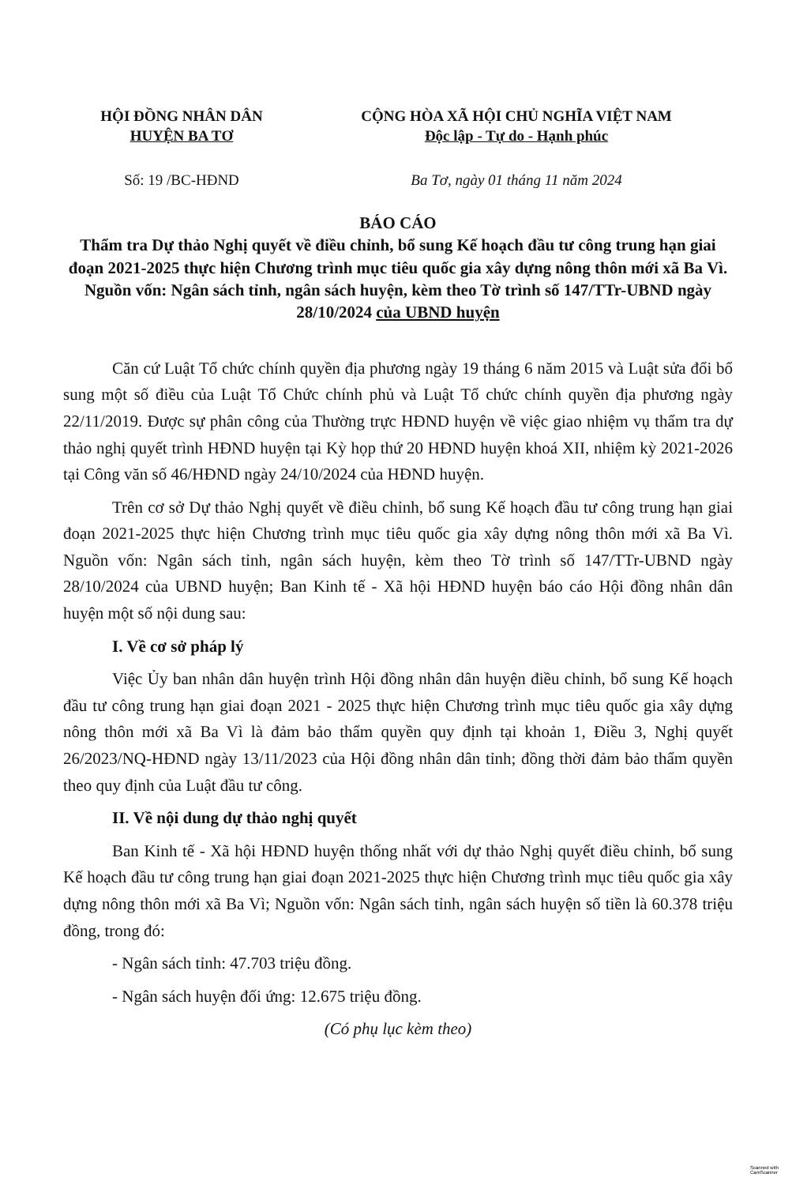HỘI ĐỒNG NHÂN DÂN
HUYỆN BA TƠ
CỘNG HÒA XÃ HỘI CHỦ NGHĨA VIỆT NAM
Độc lập - Tự do - Hạnh phúc
Số: 19 /BC-HĐND Ba Tơ, ngày 01 tháng 11 năm 2024
BÁO CÁO
Thẩm tra Dự thảo Nghị quyết về điều chỉnh, bổ sung Kế hoạch đầu tư công trung hạn giai đoạn 2021-2025 thực hiện Chương trình mục tiêu quốc gia xây dựng nông thôn mới xã Ba Vì. Nguồn vốn: Ngân sách tỉnh, ngân sách huyện, kèm theo Tờ trình số 147/TTr-UBND ngày 28/10/2024 của UBND huyện
Căn cứ Luật Tổ chức chính quyền địa phương ngày 19 tháng 6 năm 2015 và Luật sửa đổi bổ sung một số điều của Luật Tổ Chức chính phủ và Luật Tổ chức chính quyền địa phương ngày 22/11/2019. Được sự phân công của Thường trực HĐND huyện về việc giao nhiệm vụ thẩm tra dự thảo nghị quyết trình HĐND huyện tại Kỳ họp thứ 20 HĐND huyện khoá XII, nhiệm kỳ 2021-2026 tại Công văn số 46/HĐND ngày 24/10/2024 của HĐND huyện.
Trên cơ sở Dự thảo Nghị quyết về điều chỉnh, bổ sung Kế hoạch đầu tư công trung hạn giai đoạn 2021-2025 thực hiện Chương trình mục tiêu quốc gia xây dựng nông thôn mới xã Ba Vì. Nguồn vốn: Ngân sách tỉnh, ngân sách huyện, kèm theo Tờ trình số 147/TTr-UBND ngày 28/10/2024 của UBND huyện; Ban Kinh tế - Xã hội HĐND huyện báo cáo Hội đồng nhân dân huyện một số nội dung sau:
I. Về cơ sở pháp lý
Việc Ủy ban nhân dân huyện trình Hội đồng nhân dân huyện điều chỉnh, bổ sung Kế hoạch đầu tư công trung hạn giai đoạn 2021 - 2025 thực hiện Chương trình mục tiêu quốc gia xây dựng nông thôn mới xã Ba Vì là đảm bảo thẩm quyền quy định tại khoản 1, Điều 3, Nghị quyết 26/2023/NQ-HĐND ngày 13/11/2023 của Hội đồng nhân dân tỉnh; đồng thời đảm bảo thẩm quyền theo quy định của Luật đầu tư công.
II. Về nội dung dự thảo nghị quyết
Ban Kinh tế - Xã hội HĐND huyện thống nhất với dự thảo Nghị quyết điều chỉnh, bổ sung Kế hoạch đầu tư công trung hạn giai đoạn 2021-2025 thực hiện Chương trình mục tiêu quốc gia xây dựng nông thôn mới xã Ba Vì; Nguồn vốn: Ngân sách tỉnh, ngân sách huyện số tiền là 60.378 triệu đồng, trong đó:
- Ngân sách tỉnh: 47.703 triệu đồng.
- Ngân sách huyện đối ứng: 12.675 triệu đồng.
(Có phụ lục kèm theo)
Scanned with CamScanner